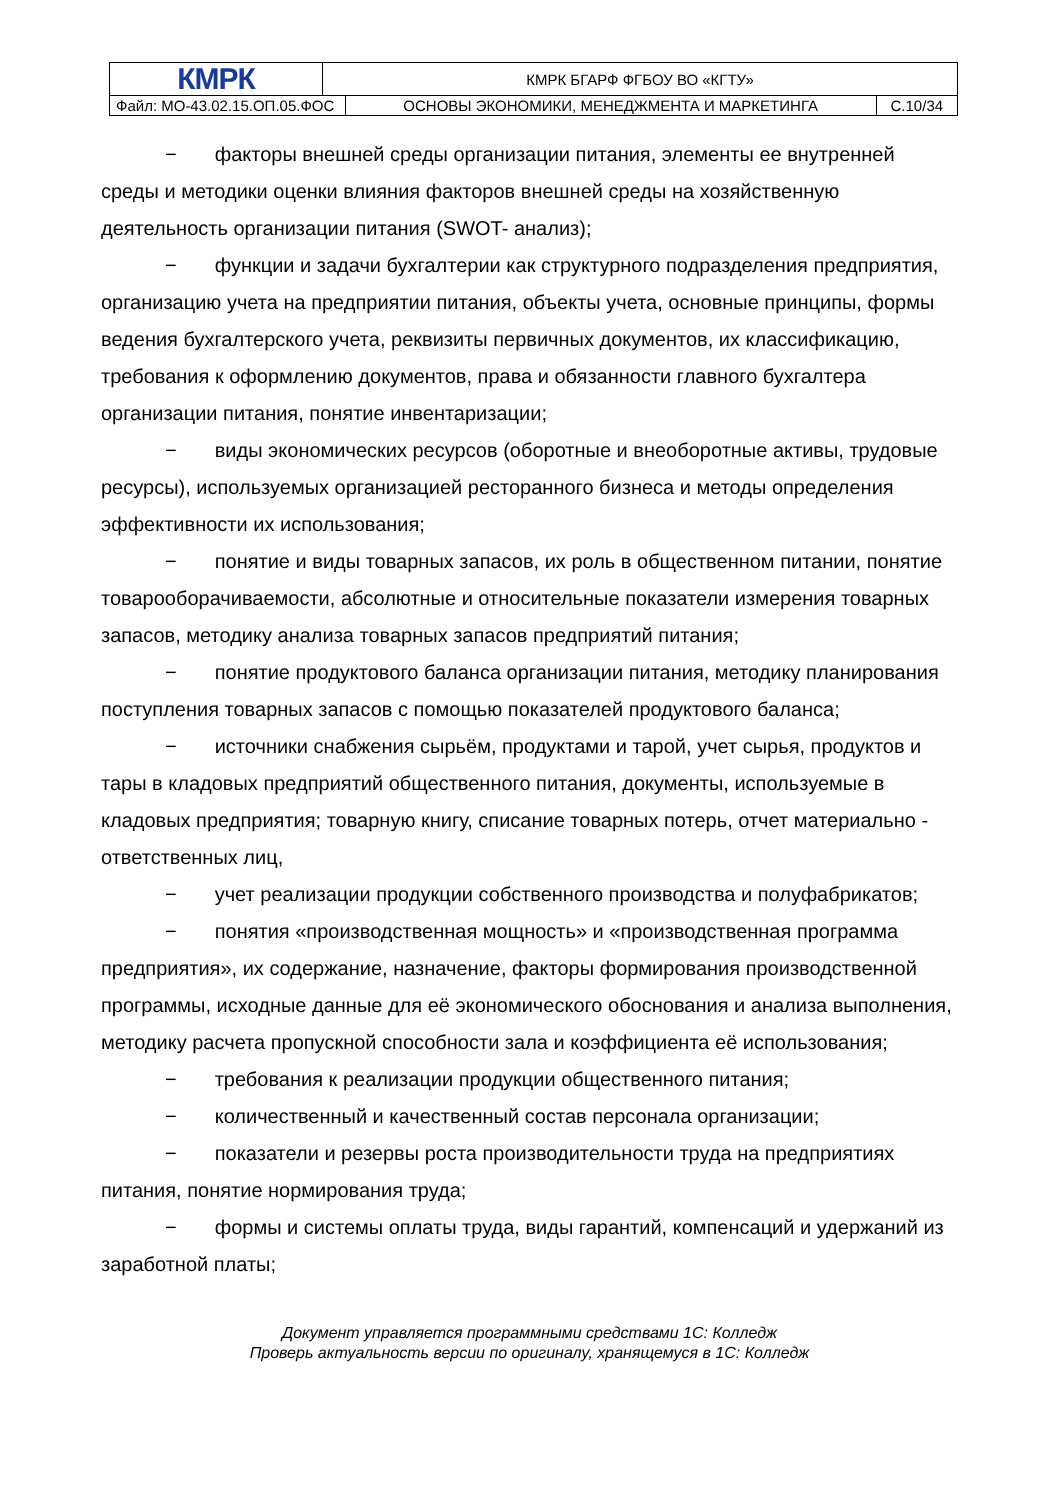| КМРК | КМРК БГАРФ ФГБОУ ВО «КГТУ» | | |
| Файл: МО-43.02.15.ОП.05.ФОС | | ОСНОВЫ ЭКОНОМИКИ, МЕНЕДЖМЕНТА И МАРКЕТИНГА | С.10/34 |
− факторы внешней среды организации питания, элементы ее внутренней среды и методики оценки влияния факторов внешней среды на хозяйственную деятельность организации питания (SWOT- анализ);
− функции и задачи бухгалтерии как структурного подразделения предприятия, организацию учета на предприятии питания, объекты учета, основные принципы, формы ведения бухгалтерского учета, реквизиты первичных документов, их классификацию, требования к оформлению документов, права и обязанности главного бухгалтера организации питания, понятие инвентаризации;
− виды экономических ресурсов (оборотные и внеоборотные активы, трудовые ресурсы), используемых организацией ресторанного бизнеса и методы определения эффективности их использования;
− понятие и виды товарных запасов, их роль в общественном питании, понятие товарооборачиваемости, абсолютные и относительные показатели измерения товарных запасов, методику анализа товарных запасов предприятий питания;
− понятие продуктового баланса организации питания, методику планирования поступления товарных запасов с помощью показателей продуктового баланса;
− источники снабжения сырьём, продуктами и тарой, учет сырья, продуктов и тары в кладовых предприятий общественного питания, документы, используемые в кладовых предприятия; товарную книгу, списание товарных потерь, отчет материально - ответственных лиц,
− учет реализации продукции собственного производства и полуфабрикатов;
− понятия «производственная мощность» и «производственная программа предприятия», их содержание, назначение, факторы формирования производственной программы, исходные данные для её экономического обоснования и анализа выполнения, методику расчета пропускной способности зала и коэффициента её использования;
− требования к реализации продукции общественного питания;
− количественный и качественный состав персонала организации;
− показатели и резервы роста производительности труда на предприятиях питания, понятие нормирования труда;
− формы и системы оплаты труда, виды гарантий, компенсаций и удержаний из заработной платы;
Документ управляется программными средствами 1С: Колледж
Проверь актуальность версии по оригиналу, хранящемуся в 1С: Колледж